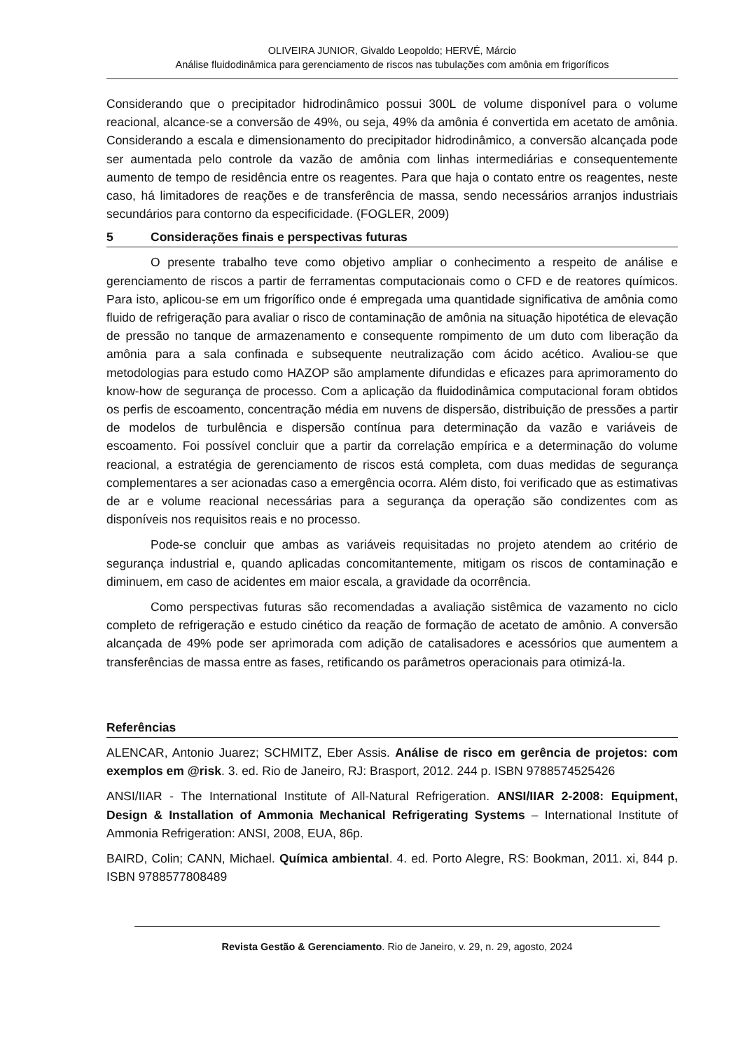OLIVEIRA JUNIOR, Givaldo Leopoldo; HERVÉ, Márcio
Análise fluidodinâmica para gerenciamento de riscos nas tubulações com amônia em frigoríficos
Considerando que o precipitador hidrodinâmico possui 300L de volume disponível para o volume reacional, alcance-se a conversão de 49%, ou seja, 49% da amônia é convertida em acetato de amônia. Considerando a escala e dimensionamento do precipitador hidrodinâmico, a conversão alcançada pode ser aumentada pelo controle da vazão de amônia com linhas intermediárias e consequentemente aumento de tempo de residência entre os reagentes. Para que haja o contato entre os reagentes, neste caso, há limitadores de reações e de transferência de massa, sendo necessários arranjos industriais secundários para contorno da especificidade. (FOGLER, 2009)
5 Considerações finais e perspectivas futuras
O presente trabalho teve como objetivo ampliar o conhecimento a respeito de análise e gerenciamento de riscos a partir de ferramentas computacionais como o CFD e de reatores químicos. Para isto, aplicou-se em um frigorífico onde é empregada uma quantidade significativa de amônia como fluido de refrigeração para avaliar o risco de contaminação de amônia na situação hipotética de elevação de pressão no tanque de armazenamento e consequente rompimento de um duto com liberação da amônia para a sala confinada e subsequente neutralização com ácido acético. Avaliou-se que metodologias para estudo como HAZOP são amplamente difundidas e eficazes para aprimoramento do know-how de segurança de processo. Com a aplicação da fluidodinâmica computacional foram obtidos os perfis de escoamento, concentração média em nuvens de dispersão, distribuição de pressões a partir de modelos de turbulência e dispersão contínua para determinação da vazão e variáveis de escoamento. Foi possível concluir que a partir da correlação empírica e a determinação do volume reacional, a estratégia de gerenciamento de riscos está completa, com duas medidas de segurança complementares a ser acionadas caso a emergência ocorra. Além disto, foi verificado que as estimativas de ar e volume reacional necessárias para a segurança da operação são condizentes com as disponíveis nos requisitos reais e no processo.
Pode-se concluir que ambas as variáveis requisitadas no projeto atendem ao critério de segurança industrial e, quando aplicadas concomitantemente, mitigam os riscos de contaminação e diminuem, em caso de acidentes em maior escala, a gravidade da ocorrência.
Como perspectivas futuras são recomendadas a avaliação sistêmica de vazamento no ciclo completo de refrigeração e estudo cinético da reação de formação de acetato de amônio. A conversão alcançada de 49% pode ser aprimorada com adição de catalisadores e acessórios que aumentem a transferências de massa entre as fases, retificando os parâmetros operacionais para otimizá-la.
Referências
ALENCAR, Antonio Juarez; SCHMITZ, Eber Assis. Análise de risco em gerência de projetos: com exemplos em @risk. 3. ed. Rio de Janeiro, RJ: Brasport, 2012. 244 p. ISBN 9788574525426
ANSI/IIAR - The International Institute of All-Natural Refrigeration. ANSI/IIAR 2-2008: Equipment, Design & Installation of Ammonia Mechanical Refrigerating Systems – International Institute of Ammonia Refrigeration: ANSI, 2008, EUA, 86p.
BAIRD, Colin; CANN, Michael. Química ambiental. 4. ed. Porto Alegre, RS: Bookman, 2011. xi, 844 p. ISBN 9788577808489
Revista Gestão & Gerenciamento. Rio de Janeiro, v. 29, n. 29, agosto, 2024